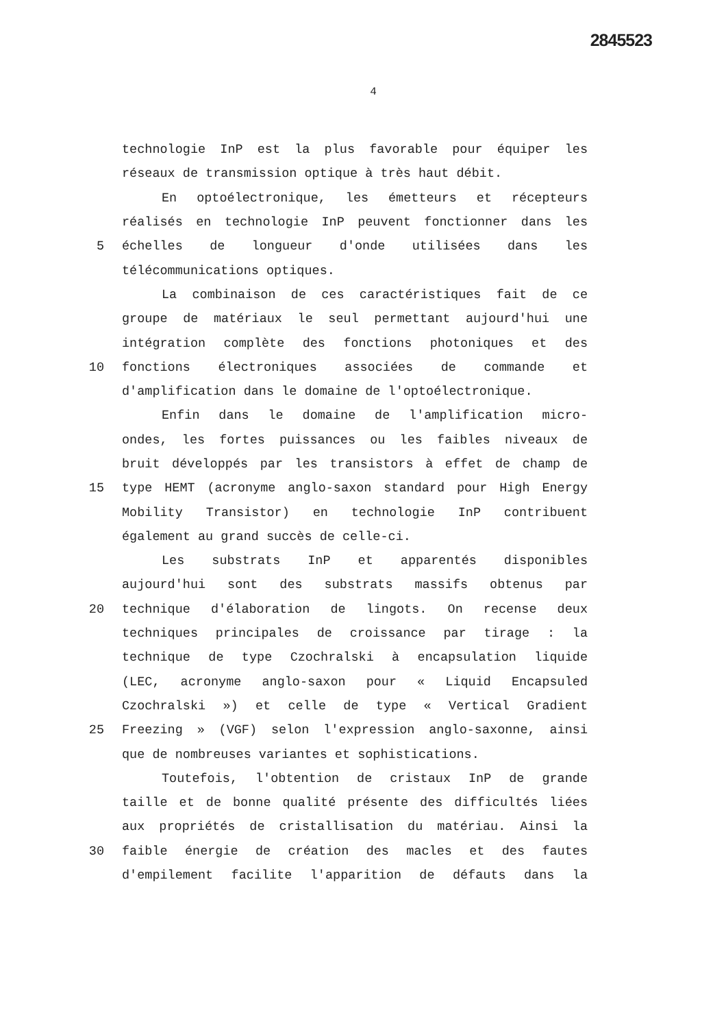2845523
4
technologie InP est la plus favorable pour équiper les
réseaux de transmission optique à très haut débit.
En optoélectronique, les émetteurs et récepteurs
réalisés en technologie InP peuvent fonctionner dans les
5 échelles de longueur d'onde utilisées dans les
télécommunications optiques.
La combinaison de ces caractéristiques fait de ce
groupe de matériaux le seul permettant aujourd'hui une
intégration complète des fonctions photoniques et des
10 fonctions électroniques associées de commande et
d'amplification dans le domaine de l'optoélectronique.
Enfin dans le domaine de l'amplification micro-
ondes, les fortes puissances ou les faibles niveaux de
bruit développés par les transistors à effet de champ de
15 type HEMT (acronyme anglo-saxon standard pour High Energy
Mobility Transistor) en technologie InP contribuent
également au grand succès de celle-ci.
Les substrats InP et apparentés disponibles
aujourd'hui sont des substrats massifs obtenus par
20 technique d'élaboration de lingots. On recense deux
techniques principales de croissance par tirage : la
technique de type Czochralski à encapsulation liquide
(LEC, acronyme anglo-saxon pour « Liquid Encapsuled
Czochralski ») et celle de type « Vertical Gradient
25 Freezing » (VGF) selon l'expression anglo-saxonne, ainsi
que de nombreuses variantes et sophistications.
Toutefois, l'obtention de cristaux InP de grande
taille et de bonne qualité présente des difficultés liées
aux propriétés de cristallisation du matériau. Ainsi la
30 faible énergie de création des macles et des fautes
d'empilement facilite l'apparition de défauts dans la